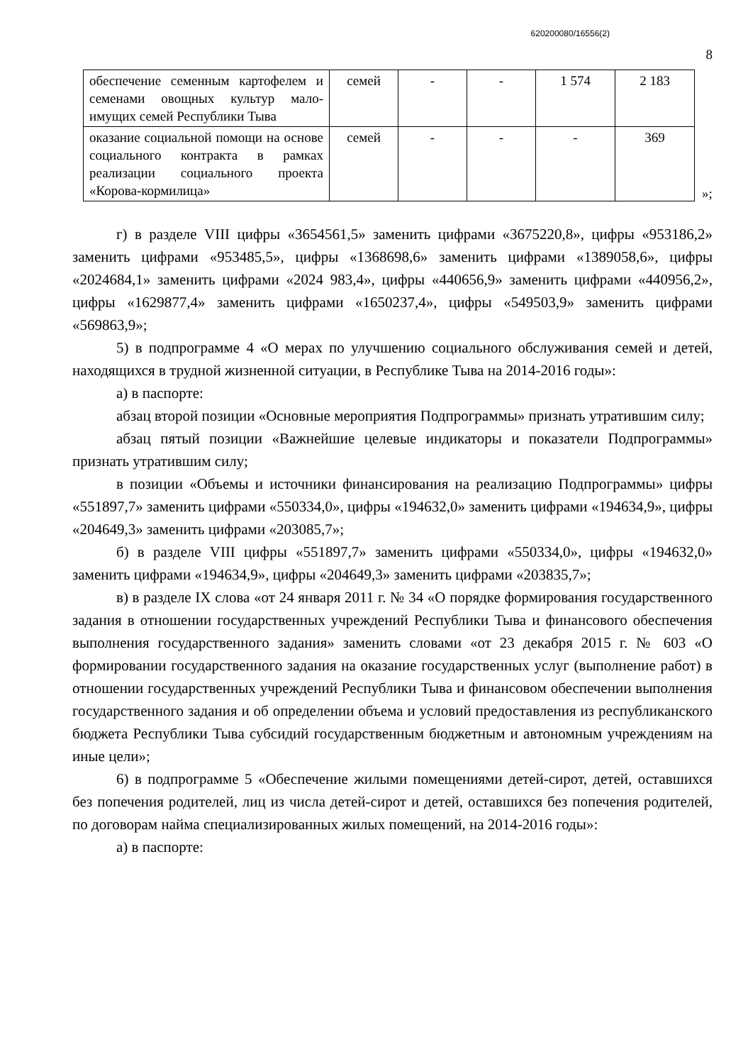620200080/16556(2)
8
| обеспечение семенным картофелем и семенами овощных культур мало-имущих семей Республики Тыва | семей | - | - | 1 574 | 2 183 |
| оказание социальной помощи на основе социального контракта в рамках реализации социального проекта «Корова-кормилица» | семей | - | - | - | 369 |
»;
г) в разделе VIII цифры «3654561,5» заменить цифрами «3675220,8», цифры «953186,2» заменить цифрами «953485,5», цифры «1368698,6» заменить цифрами «1389058,6», цифры «2024684,1» заменить цифрами «2024 983,4», цифры «440656,9» заменить цифрами «440956,2», цифры «1629877,4» заменить цифрами «1650237,4», цифры «549503,9» заменить цифрами «569863,9»;
5) в подпрограмме 4 «О мерах по улучшению социального обслуживания семей и детей, находящихся в трудной жизненной ситуации, в Республике Тыва на 2014-2016 годы»:
а) в паспорте:
абзац второй позиции «Основные мероприятия Подпрограммы» признать утратившим силу;
абзац пятый позиции «Важнейшие целевые индикаторы и показатели Подпрограммы» признать утратившим силу;
в позиции «Объемы и источники финансирования на реализацию Подпрограммы» цифры «551897,7» заменить цифрами «550334,0», цифры «194632,0» заменить цифрами «194634,9», цифры «204649,3» заменить цифрами «203085,7»;
б) в разделе VIII цифры «551897,7» заменить цифрами «550334,0», цифры «194632,0» заменить цифрами «194634,9», цифры «204649,3» заменить цифрами «203835,7»;
в) в разделе IX слова «от 24 января 2011 г. № 34 «О порядке формирования государственного задания в отношении государственных учреждений Республики Тыва и финансового обеспечения выполнения государственного задания» заменить словами «от 23 декабря 2015 г. № 603 «О формировании государственного задания на оказание государственных услуг (выполнение работ) в отношении государственных учреждений Республики Тыва и финансовом обеспечении выполнения государственного задания и об определении объема и условий предоставления из республиканского бюджета Республики Тыва субсидий государственным бюджетным и автономным учреждениям на иные цели»;
6) в подпрограмме 5 «Обеспечение жилыми помещениями детей-сирот, детей, оставшихся без попечения родителей, лиц из числа детей-сирот и детей, оставшихся без попечения родителей, по договорам найма специализированных жилых помещений, на 2014-2016 годы»:
а) в паспорте: